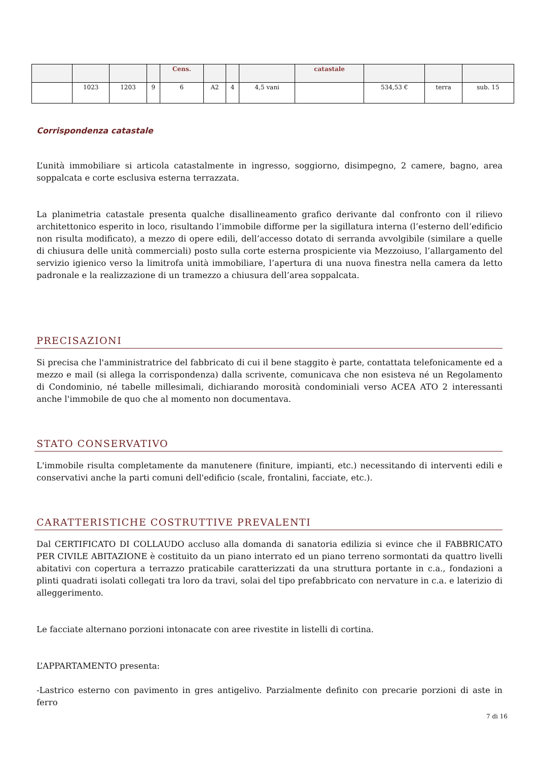| | | | | Cens. | | | | catastale | | | |
| | 1023 | 1203 | 9 | 6 | A2 | 4 | 4,5 vani | | 534,53 € | terra | sub. 15 |
Corrispondenza catastale
L’unità immobiliare si articola catastalmente in ingresso, soggiorno, disimpegno, 2 camere, bagno, area soppalcata e corte esclusiva esterna terrazzata.
La planimetria catastale presenta qualche disallineamento grafico derivante dal confronto con il rilievo architettonico esperito in loco, risultando l’immobile difforme per la sigillatura interna (l’esterno dell’edificio non risulta modificato), a mezzo di opere edili, dell’accesso dotato di serranda avvolgibile (similare a quelle di chiusura delle unità commerciali) posto sulla corte esterna prospiciente via Mezzoiuso, l’allargamento del servizio igienico verso la limitrofa unità immobiliare, l’apertura di una nuova finestra nella camera da letto padronale e la realizzazione di un tramezzo a chiusura dell’area soppalcata.
PRECISAZIONI
Si precisa che l'amministratrice del fabbricato di cui il bene staggito è parte, contattata telefonicamente ed a mezzo e mail (si allega la corrispondenza) dalla scrivente, comunicava che non esisteva né un Regolamento di Condominio, né tabelle millesimali, dichiarando morosità condominiali verso ACEA ATO 2 interessanti anche l'immobile de quo che al momento non documentava.
STATO CONSERVATIVO
L'immobile risulta completamente da manutenere (finiture, impianti, etc.) necessitando di interventi edili e conservativi anche la parti comuni dell'edificio (scale, frontalini, facciate, etc.).
CARATTERISTICHE COSTRUTTIVE PREVALENTI
Dal CERTIFICATO DI COLLAUDO accluso alla domanda di sanatoria edilizia si evince che il FABBRICATO PER CIVILE ABITAZIONE è costituito da un piano interrato ed un piano terreno sormontati da quattro livelli abitativi con copertura a terrazzo praticabile caratterizzati da una struttura portante in c.a., fondazioni a plinti quadrati isolati collegati tra loro da travi, solai del tipo prefabbricato con nervature in c.a. e laterizio di alleggerimento.
Le facciate alternano porzioni intonacate con aree rivestite in listelli di cortina.
L’APPARTAMENTO presenta:
-Lastrico esterno con pavimento in gres antigelivo. Parzialmente definito con precarie porzioni di aste in ferro
7 di 16